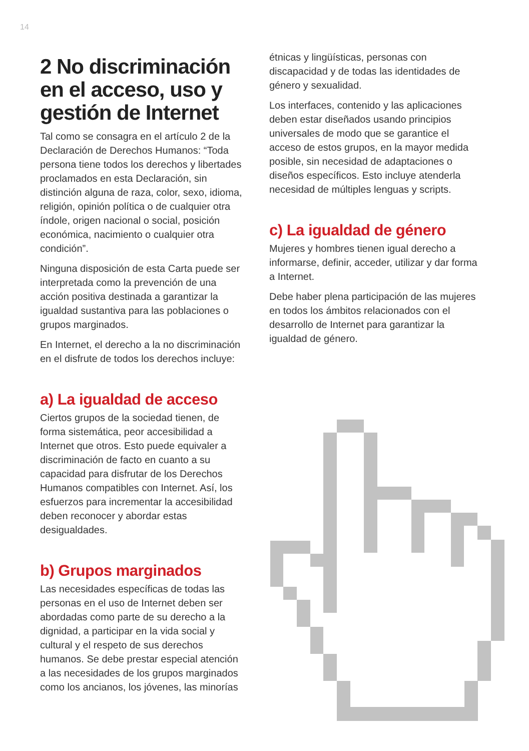14
2 No discriminación en el acceso, uso y gestión de Internet
Tal como se consagra en el artículo 2 de la Declaración de Derechos Humanos: “Toda persona tiene todos los derechos y libertades proclamados en esta Declaración, sin distinción alguna de raza, color, sexo, idioma, religión, opinión política o de cualquier otra índole, origen nacional o social, posición económica, nacimiento o cualquier otra condición”.
Ninguna disposición de esta Carta puede ser interpretada como la prevención de una acción positiva destinada a garantizar la igualdad sustantiva para las poblaciones o grupos marginados.
En Internet, el derecho a la no discriminación en el disfrute de todos los derechos incluye:
a) La igualdad de acceso
Ciertos grupos de la sociedad tienen, de forma sistemática, peor accesibilidad a Internet que otros. Esto puede equivaler a discriminación de facto en cuanto a su capacidad para disfrutar de los Derechos Humanos compatibles con Internet. Así, los esfuerzos para incrementar la accesibilidad deben reconocer y abordar estas desigualdades.
b) Grupos marginados
Las necesidades específicas de todas las personas en el uso de Internet deben ser abordadas como parte de su derecho a la dignidad, a participar en la vida social y cultural y el respeto de sus derechos humanos. Se debe prestar especial atención a las necesidades de los grupos marginados como los ancianos, los jóvenes, las minorías
étnicas y lingüísticas, personas con discapacidad y de todas las identidades de género y sexualidad.
Los interfaces, contenido y las aplicaciones deben estar diseñados usando principios universales de modo que se garantice el acceso de estos grupos, en la mayor medida posible, sin necesidad de adaptaciones o diseños específicos. Esto incluye atenderla necesidad de múltiples lenguas y scripts.
c) La igualdad de género
Mujeres y hombres tienen igual derecho a informarse, definir, acceder, utilizar y dar forma a Internet.
Debe haber plena participación de las mujeres en todos los ámbitos relacionados con el desarrollo de Internet para garantizar la igualdad de género.